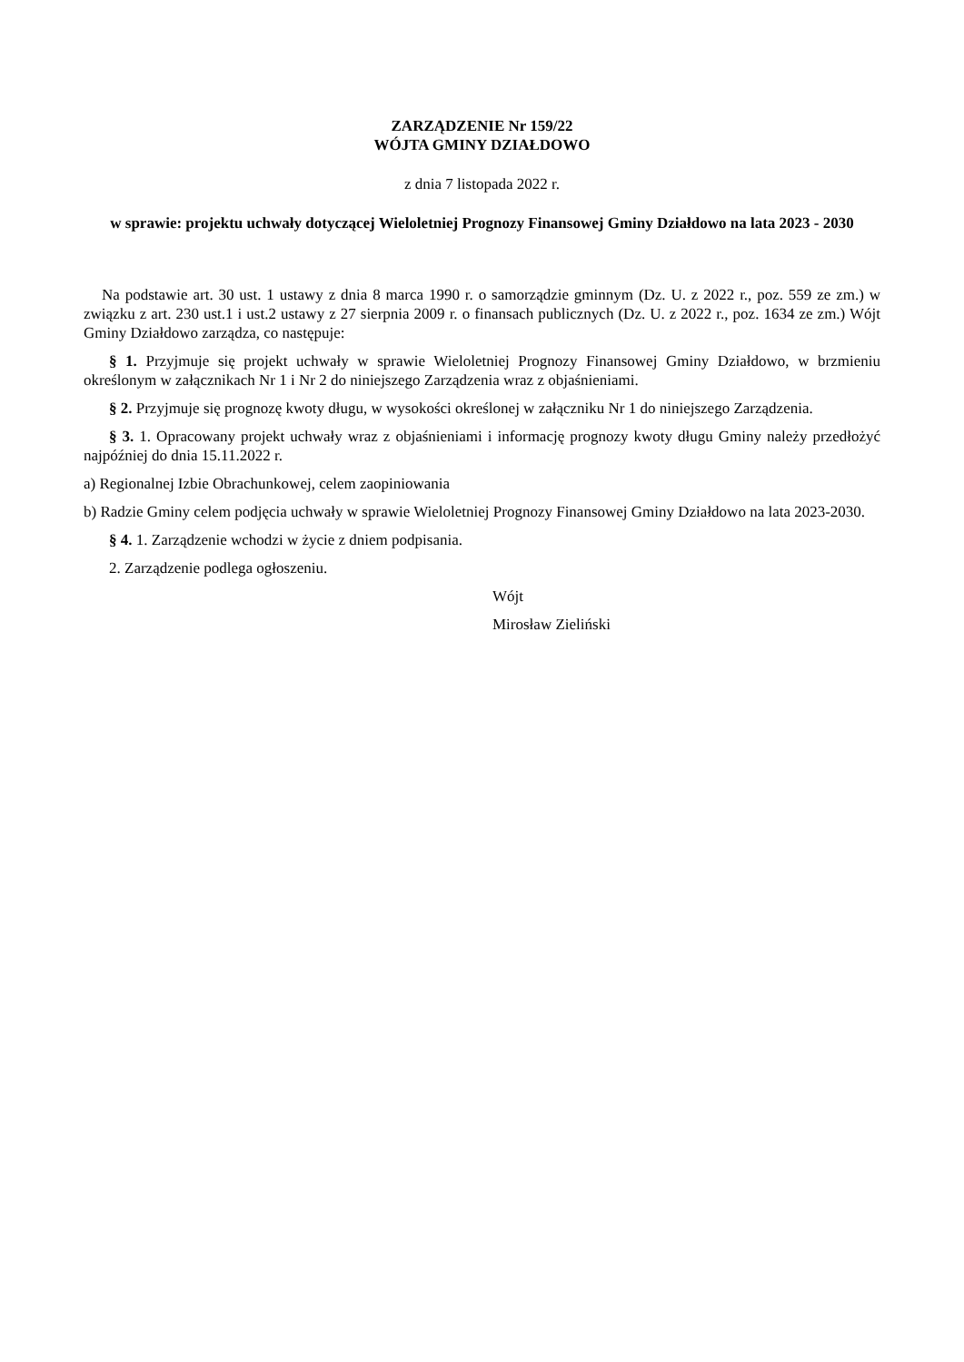ZARZĄDZENIE Nr 159/22
WÓJTA GMINY DZIAŁDOWO
z dnia 7 listopada 2022 r.
w sprawie: projektu uchwały dotyczącej Wieloletniej Prognozy Finansowej Gminy Działdowo na lata 2023 - 2030
Na podstawie art. 30 ust. 1 ustawy z dnia 8 marca 1990 r. o samorządzie gminnym (Dz. U. z 2022 r., poz. 559 ze zm.) w związku z art. 230 ust.1 i ust.2 ustawy z 27 sierpnia 2009 r. o finansach publicznych (Dz. U. z 2022 r., poz. 1634 ze zm.) Wójt Gminy Działdowo zarządza, co następuje:
§ 1. Przyjmuje się projekt uchwały w sprawie Wieloletniej Prognozy Finansowej Gminy Działdowo, w brzmieniu określonym w załącznikach Nr 1 i Nr 2 do niniejszego Zarządzenia wraz z objaśnieniami.
§ 2. Przyjmuje się prognozę kwoty długu, w wysokości określonej w załączniku Nr 1 do niniejszego Zarządzenia.
§ 3. 1. Opracowany projekt uchwały wraz z objaśnieniami i informację prognozy kwoty długu Gminy należy przedłożyć najpóźniej do dnia 15.11.2022 r.
a) Regionalnej Izbie Obrachunkowej, celem zaopiniowania
b) Radzie Gminy celem podjęcia uchwały w sprawie Wieloletniej Prognozy Finansowej Gminy Działdowo na lata 2023-2030.
§ 4. 1. Zarządzenie wchodzi w życie z dniem podpisania.
2. Zarządzenie podlega ogłoszeniu.
Wójt
Mirosław Zieliński